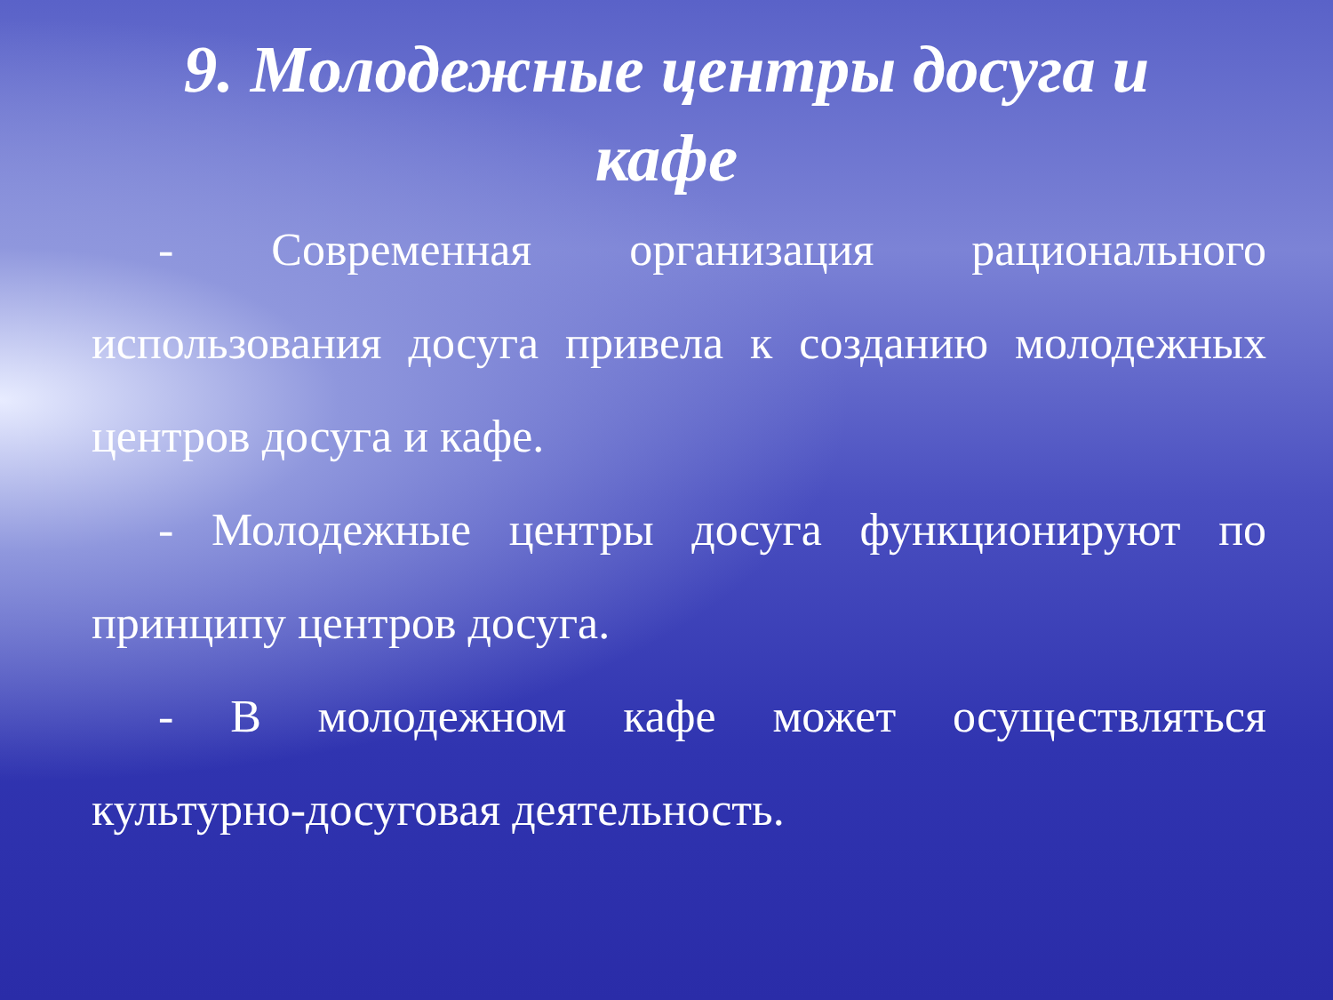9. Молодежные центры досуга и кафе
- Современная организация рационального использования досуга привела к созданию молодежных центров досуга и кафе.
- Молодежные центры досуга функционируют по принципу центров досуга.
- В молодежном кафе может осуществляться культурно-досуговая деятельность.